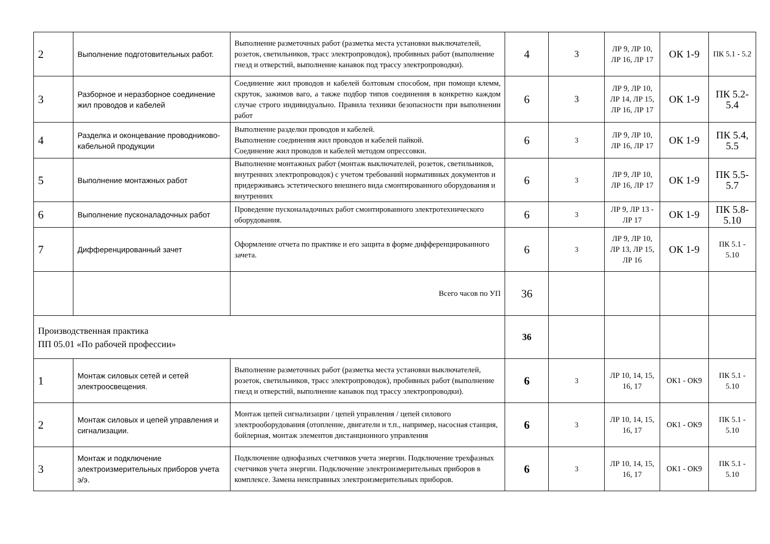| 2 | Выполнение подготовительных работ. | Выполнение разметочных работ (разметка места установки выключателей, розеток, светильников, трасс электропроводок), пробивных работ (выполнение гнезд и отверстий, выполнение канавок под трассу электропроводки). | 4 | 3 | ЛР 9, ЛР 10, ЛР 16, ЛР 17 | ОК 1-9 | ПК 5.1 - 5.2 |
| 3 | Разборное и неразборное соединение жил проводов и кабелей | Соединение жил проводов и кабелей болтовым способом, при помощи клемм, скруток, зажимов ваго, а также подбор типов соединения в конкретно каждом случае строго индивидуально. Правила техники безопасности при выполнении работ | 6 | 3 | ЛР 9, ЛР 10, ЛР 14, ЛР 15, ЛР 16, ЛР 17 | ОК 1-9 | ПК 5.2-5.4 |
| 4 | Разделка и оконцевание проводниково-кабельной продукции | Выполнение разделки проводов и кабелей. Выполнение соединения жил проводов и кабелей пайкой. Соединение жил проводов и кабелей методом опрессовки. | 6 | 3 | ЛР 9, ЛР 10, ЛР 16, ЛР 17 | ОК 1-9 | ПК 5.4, 5.5 |
| 5 | Выполнение монтажных работ | Выполнение монтажных работ (монтаж выключателей, розеток, светильников, внутренних электропроводок) с учетом требований нормативных документов и придерживаясь эстетического внешнего вида смонтированного оборудования и внутренних | 6 | 3 | ЛР 9, ЛР 10, ЛР 16, ЛР 17 | ОК 1-9 | ПК 5.5-5.7 |
| 6 | Выполнение пусконаладочных работ | Проведение пусконаладочных работ смонтированного электротехнического оборудования. | 6 | 3 | ЛР 9, ЛР 13 - ЛР 17 | ОК 1-9 | ПК 5.8-5.10 |
| 7 | Дифференцированный зачет | Оформление отчета по практике и его защита в форме дифференцированного зачета. | 6 | 3 | ЛР 9, ЛР 10, ЛР 13, ЛР 15, ЛР 16 | ОК 1-9 | ПК 5.1 - 5.10 |
| | | Всего часов по УП | 36 | | | | |
| Производственная практика ПП 05.01 «По рабочей профессии» | | | 36 | | | | |
| 1 | Монтаж силовых сетей и сетей электроосвещения. | Выполнение разметочных работ (разметка места установки выключателей, розеток, светильников, трасс электропроводок), пробивных работ (выполнение гнезд и отверстий, выполнение канавок под трассу электропроводки). | 6 | 3 | ЛР 10, 14, 15, 16, 17 | ОК1 - ОК9 | ПК 5.1 - 5.10 |
| 2 | Монтаж силовых и цепей управления и сигнализации. | Монтаж цепей сигнализации / цепей управления / цепей силового электрооборудования (отопление, двигатели и т.п., например, насосная станция, бойлерная, монтаж элементов дистанционного управления | 6 | 3 | ЛР 10, 14, 15, 16, 17 | ОК1 - ОК9 | ПК 5.1 - 5.10 |
| 3 | Монтаж и подключение электроизмерительных приборов учета э/э. | Подключение однофазных счетчиков учета энергии. Подключение трехфазных счетчиков учета энергии. Подключение электроизмерительных приборов в комплексе. Замена неисправных электроизмерительных приборов. | 6 | 3 | ЛР 10, 14, 15, 16, 17 | ОК1 - ОК9 | ПК 5.1 - 5.10 |